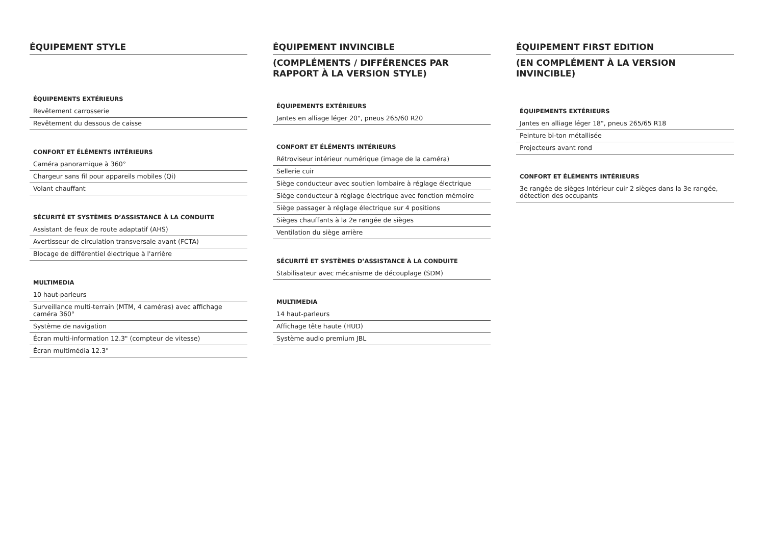ÉQUIPEMENT STYLE
ÉQUIPEMENTS EXTÉRIEURS
| Revêtement carrosserie |
| Revêtement du dessous de caisse |
CONFORT ET ÉLÉMENTS INTÉRIEURS
| Caméra panoramique à 360° |
| Chargeur sans fil pour appareils mobiles (Qi) |
| Volant chauffant |
SÉCURITÉ ET SYSTÈMES D’ASSISTANCE À LA CONDUITE
| Assistant de feux de route adaptatif (AHS) |
| Avertisseur de circulation transversale avant (FCTA) |
| Blocage de différentiel électrique à l'arrière |
MULTIMEDIA
| 10 haut-parleurs |
| Surveillance multi-terrain (MTM, 4 caméras) avec affichage caméra 360° |
| Système de navigation |
| Écran multi-information 12.3" (compteur de vitesse) |
| Écran multimédia 12.3" |
ÉQUIPEMENT INVINCIBLE
(COMPLÉMENTS / DIFFÉRENCES PAR RAPPORT À LA VERSION STYLE)
ÉQUIPEMENTS EXTÉRIEURS
| Jantes en alliage léger 20", pneus 265/60 R20 |
CONFORT ET ÉLÉMENTS INTÉRIEURS
| Rétroviseur intérieur numérique (image de la caméra) |
| Sellerie cuir |
| Siège conducteur avec soutien lombaire à réglage électrique |
| Siège conducteur à réglage électrique avec fonction mémoire |
| Siège passager à réglage électrique sur 4 positions |
| Sièges chauffants à la 2e rangée de sièges |
| Ventilation du siège arrière |
SÉCURITÉ ET SYSTÈMES D’ASSISTANCE À LA CONDUITE
| Stabilisateur avec mécanisme de découplage (SDM) |
MULTIMEDIA
| 14 haut-parleurs |
| Affichage tête haute (HUD) |
| Système audio premium JBL |
ÉQUIPEMENT FIRST EDITION
(EN COMPLÉMENT À LA VERSION INVINCIBLE)
ÉQUIPEMENTS EXTÉRIEURS
| Jantes en alliage léger 18", pneus 265/65 R18 |
| Peinture bi-ton métallisée |
| Projecteurs avant rond |
CONFORT ET ÉLÉMENTS INTÉRIEURS
| 3e rangée de sièges Intérieur cuir 2 sièges dans la 3e rangée, détection des occupants |